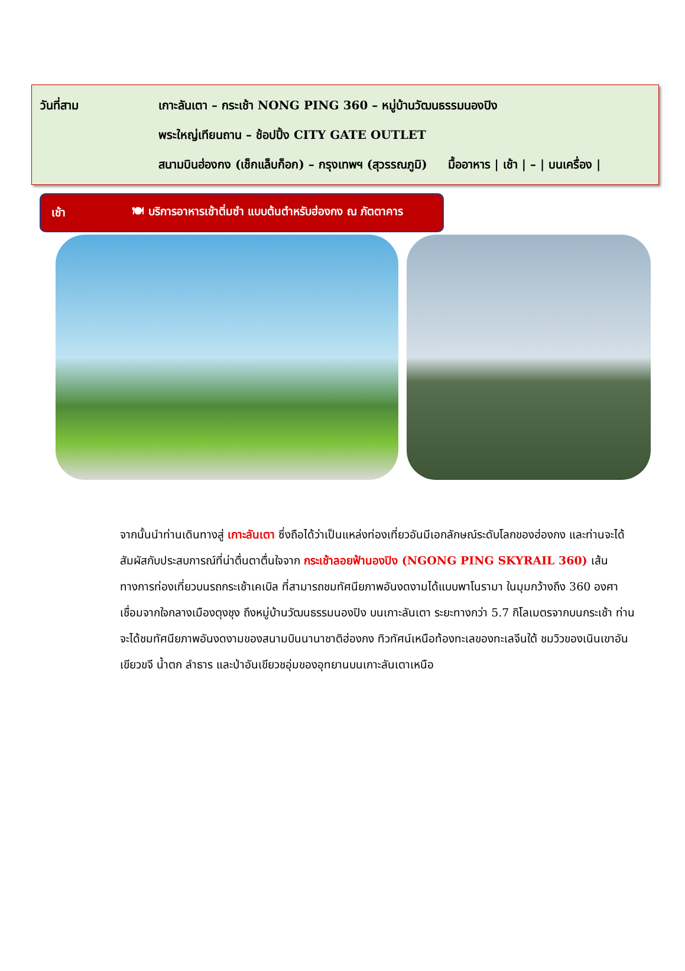วันที่สาม
เกาะลันเตา – กระเช้า NONG PING 360 – หมู่บ้านวัฒนธรรมนองปิง
พระใหญ่เทียนถาน – ช้อปปิ้ง CITY GATE OUTLET
สนามบินฮ่องกง (เช็กแล็บก็อก) – กรุงเทพฯ (สุวรรณภูมิ) มื้ออาหาร | เช้า | – | บนเครื่อง |
เช้า 🍽 บริการอาหารเช้าติ่มซำ แบบต้นตำหรับฮ่องกง ณ ภัตตาคาร
จากนั้นนำท่านเดินทางสู่ เกาะลันเตา ซึ่งถือได้ว่าเป็นแหล่งท่องเที่ยวอันมีเอกลักษณ์ระดับโลกของฮ่องกง และท่านจะได้สัมผัสกับประสบการณ์ที่น่าตื่นตาตื่นใจจาก กระเช้าลอยฟ้านองปิง (NGONG PING SKYRAIL 360) เส้นทางการท่องเที่ยวบนรถกระเช้าเคเบิล ที่สามารถชมทัศนียภาพอันงดงามได้แบบพาโนรามา ในมุมกว้างถึง 360 องศา เชื่อมจากใจกลางเมืองตุงชุง ถึงหมู่บ้านวัฒนธรรมนองปิง บนเกาะลันเตา ระยะทางกว่า 5.7 กิโลเมตรจากบนกระเช้า ท่านจะได้ชมทัศนียภาพอันงดงามของสนามบินนานาชาติฮ่องกง ทิวทัศน์เหนือท้องทะเลของทะเลจีนใต้ ชมวิวของเนินเขาอันเขียวขจี น้ำตก ลำธาร และป่าอันเขียวชอุ่มของอุทยานบนเกาะลันเตาเหนือ